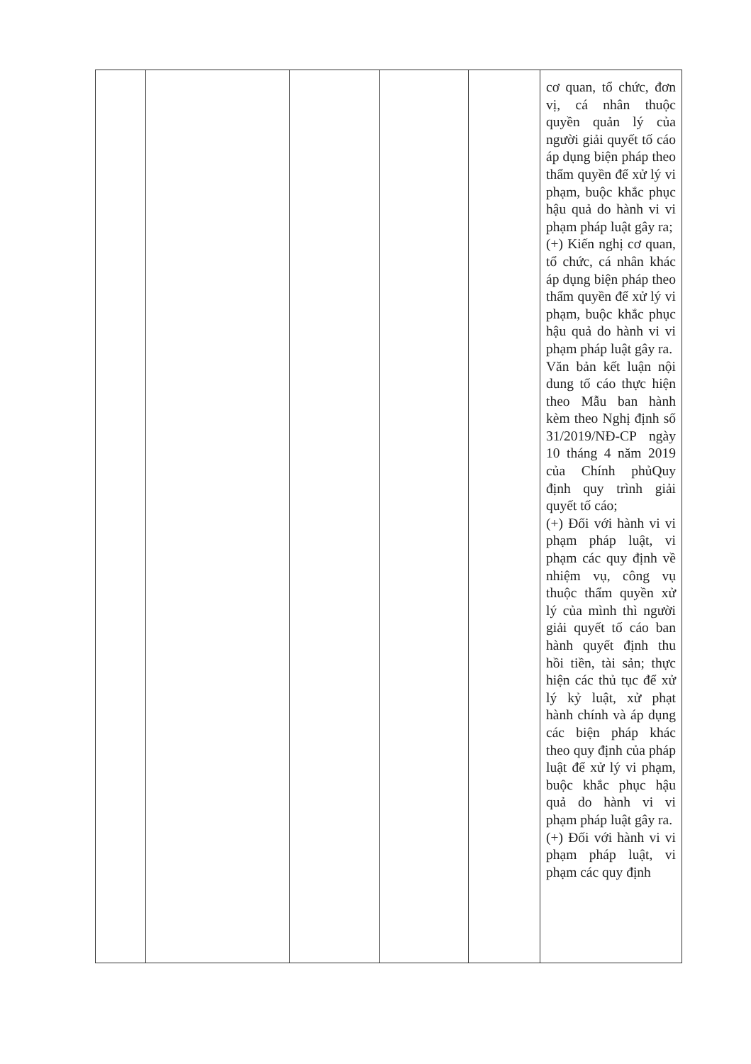| | | | | | cơ quan, tổ chức, đơn vị, cá nhân thuộc quyền quản lý của người giải quyết tố cáo áp dụng biện pháp theo thẩm quyền để xử lý vi phạm, buộc khắc phục hậu quả do hành vi vi phạm pháp luật gây ra; (+) Kiến nghị cơ quan, tổ chức, cá nhân khác áp dụng biện pháp theo thẩm quyền để xử lý vi phạm, buộc khắc phục hậu quả do hành vi vi phạm pháp luật gây ra. Văn bản kết luận nội dung tố cáo thực hiện theo Mẫu ban hành kèm theo Nghị định số 31/2019/NĐ-CP ngày 10 tháng 4 năm 2019 của Chính phủQuy định quy trình giải quyết tố cáo; (+) Đối với hành vi vi phạm pháp luật, vi phạm các quy định về nhiệm vụ, công vụ thuộc thẩm quyền xử lý của mình thì người giải quyết tố cáo ban hành quyết định thu hồi tiền, tài sản; thực hiện các thủ tục để xử lý kỷ luật, xử phạt hành chính và áp dụng các biện pháp khác theo quy định của pháp luật để xử lý vi phạm, buộc khắc phục hậu quả do hành vi vi phạm pháp luật gây ra. (+) Đối với hành vi vi phạm pháp luật, vi phạm các quy định |